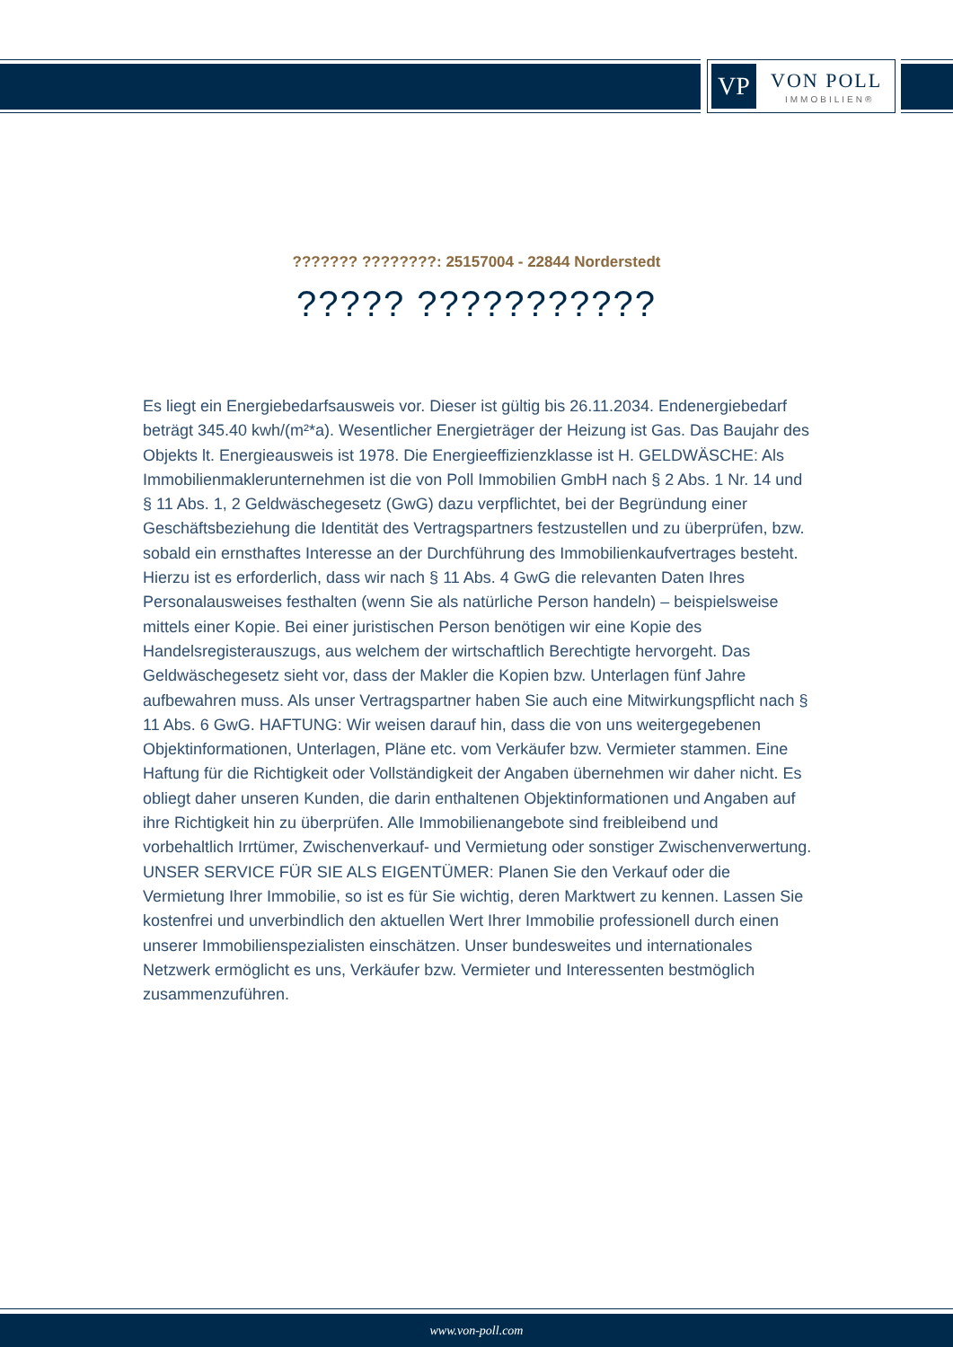VP VON POLL
IMMOBILIEN®
??????? ????????: 25157004 - 22844 Norderstedt
????? ???????????
Es liegt ein Energiebedarfsausweis vor. Dieser ist gültig bis 26.11.2034. Endenergiebedarf beträgt 345.40 kwh/(m²*a). Wesentlicher Energieträger der Heizung ist Gas. Das Baujahr des Objekts lt. Energieausweis ist 1978. Die Energieeffizienzklasse ist H. GELDWÄSCHE: Als Immobilienmaklerunternehmen ist die von Poll Immobilien GmbH nach § 2 Abs. 1 Nr. 14 und § 11 Abs. 1, 2 Geldwäschegesetz (GwG) dazu verpflichtet, bei der Begründung einer Geschäftsbeziehung die Identität des Vertragspartners festzustellen und zu überprüfen, bzw. sobald ein ernsthaftes Interesse an der Durchführung des Immobilienkaufvertrages besteht. Hierzu ist es erforderlich, dass wir nach § 11 Abs. 4 GwG die relevanten Daten Ihres Personalausweises festhalten (wenn Sie als natürliche Person handeln) – beispielsweise mittels einer Kopie. Bei einer juristischen Person benötigen wir eine Kopie des Handelsregisterauszugs, aus welchem der wirtschaftlich Berechtigte hervorgeht. Das Geldwäschegesetz sieht vor, dass der Makler die Kopien bzw. Unterlagen fünf Jahre aufbewahren muss. Als unser Vertragspartner haben Sie auch eine Mitwirkungspflicht nach § 11 Abs. 6 GwG. HAFTUNG: Wir weisen darauf hin, dass die von uns weitergegebenen Objektinformationen, Unterlagen, Pläne etc. vom Verkäufer bzw. Vermieter stammen. Eine Haftung für die Richtigkeit oder Vollständigkeit der Angaben übernehmen wir daher nicht. Es obliegt daher unseren Kunden, die darin enthaltenen Objektinformationen und Angaben auf ihre Richtigkeit hin zu überprüfen. Alle Immobilienangebote sind freibleibend und vorbehaltlich Irrtümer, Zwischenverkauf- und Vermietung oder sonstiger Zwischenverwertung. UNSER SERVICE FÜR SIE ALS EIGENTÜMER: Planen Sie den Verkauf oder die Vermietung Ihrer Immobilie, so ist es für Sie wichtig, deren Marktwert zu kennen. Lassen Sie kostenfrei und unverbindlich den aktuellen Wert Ihrer Immobilie professionell durch einen unserer Immobilienspezialisten einschätzen. Unser bundesweites und internationales Netzwerk ermöglicht es uns, Verkäufer bzw. Vermieter und Interessenten bestmöglich zusammenzuführen.
www.von-poll.com